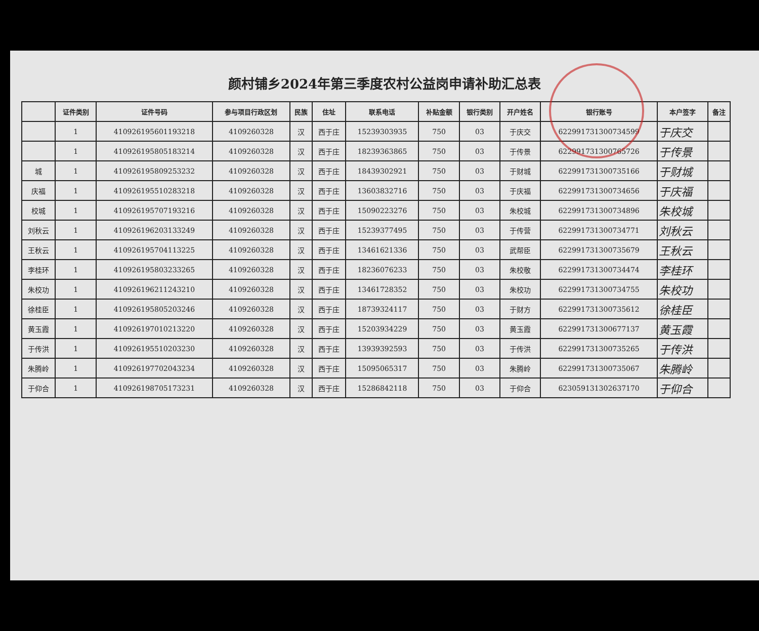颜村铺乡2024年第三季度农村公益岗申请补助汇总表
| | 证件类别 | 证件号码 | 参与项目行政区划 | 民族 | 住址 | 联系电话 | 补贴金额 | 银行类别 | 开户姓名 | 银行账号 | 本户签字 | 备注 |
| --- | --- | --- | --- | --- | --- | --- | --- | --- | --- | --- | --- | --- |
| | 1 | 410926195601193218 | 4109260328 | 汉 | 西于庄 | 15239303935 | 750 | 03 | 于庆交 | 6229917313007345​99 | 于庆交 | |
| | 1 | 410926195805183214 | 4109260328 | 汉 | 西于庄 | 18239363865 | 750 | 03 | 于传景 | 622991731300765726 | 于传景 | |
| 城 | 1 | 410926195809253232 | 4109260328 | 汉 | 西于庄 | 18439302921 | 750 | 03 | 于财城 | 622991731300735166 | 于财城 | |
| 庆福 | 1 | 410926195510283218 | 4109260328 | 汉 | 西于庄 | 13603832716 | 750 | 03 | 于庆福 | 622991731300734656 | 于庆福 | |
| 校城 | 1 | 410926195707193216 | 4109260328 | 汉 | 西于庄 | 15090223276 | 750 | 03 | 朱校城 | 622991731300734896 | 朱校城 | |
| 刘秋云 | 1 | 410926196203133249 | 4109260328 | 汉 | 西于庄 | 15239377495 | 750 | 03 | 于传营 | 622991731300734771 | 刘秋云 | |
| 王秋云 | 1 | 410926195704113225 | 4109260328 | 汉 | 西于庄 | 13461621336 | 750 | 03 | 武帮臣 | 622991731300735679 | 王秋云 | |
| 李桂环 | 1 | 410926195803233265 | 4109260328 | 汉 | 西于庄 | 18236076233 | 750 | 03 | 朱校敬 | 622991731300734474 | 李桂环 | |
| 朱校功 | 1 | 410926196211243210 | 4109260328 | 汉 | 西于庄 | 13461728352 | 750 | 03 | 朱校功 | 622991731300734755 | 朱校功 | |
| 徐桂臣 | 1 | 410926195805203246 | 4109260328 | 汉 | 西于庄 | 18739324117 | 750 | 03 | 于财方 | 622991731300735612 | 徐桂臣 | |
| 黄玉霞 | 1 | 410926197010213220 | 4109260328 | 汉 | 西于庄 | 15203934229 | 750 | 03 | 黄玉霞 | 622991731300677137 | 黄玉霞 | |
| 于传洪 | 1 | 410926195510203230 | 4109260328 | 汉 | 西于庄 | 13939392593 | 750 | 03 | 于传洪 | 622991731300735265 | 于传洪 | |
| 朱腾岭 | 1 | 410926197702043234 | 4109260328 | 汉 | 西于庄 | 15095065317 | 750 | 03 | 朱腾岭 | 622991731300735067 | 朱腾岭 | |
| 于仰合 | 1 | 410926198705173231 | 4109260328 | 汉 | 西于庄 | 15286842118 | 750 | 03 | 于仰合 | 623059131302637170 | 于仰合 | |